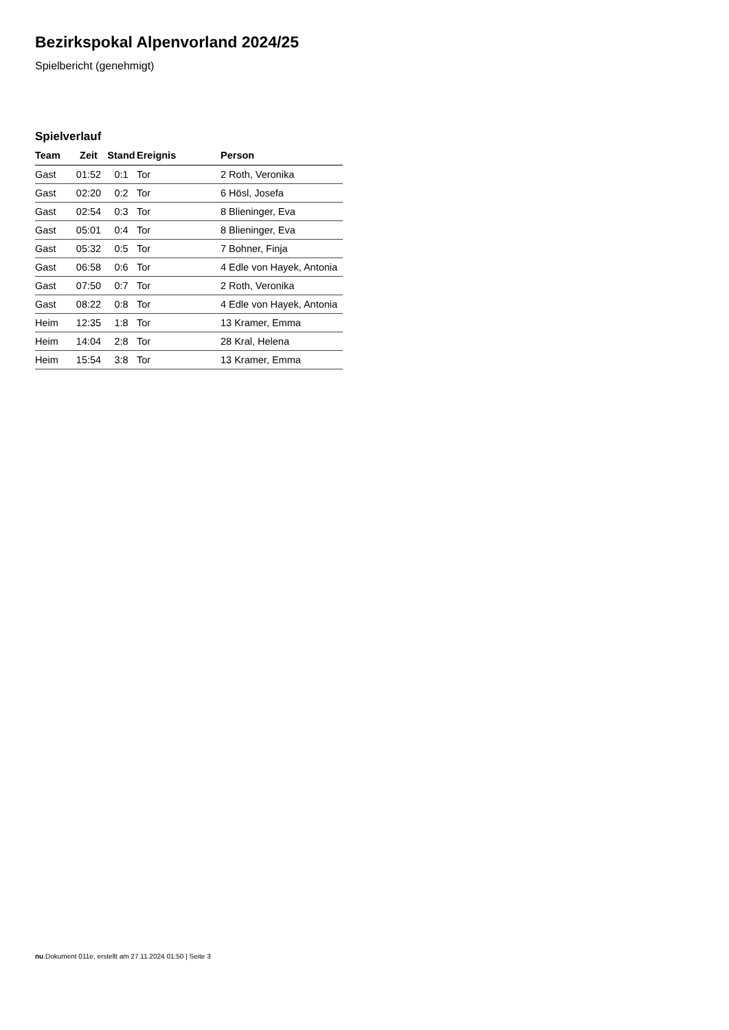Bezirkspokal Alpenvorland 2024/25
Spielbericht (genehmigt)
Spielverlauf
| Team | Zeit | Stand | Ereignis | Person |
| --- | --- | --- | --- | --- |
| Gast | 01:52 | 0:1 | Tor | 2 Roth, Veronika |
| Gast | 02:20 | 0:2 | Tor | 6 Hösl, Josefa |
| Gast | 02:54 | 0:3 | Tor | 8 Blieninger, Eva |
| Gast | 05:01 | 0:4 | Tor | 8 Blieninger, Eva |
| Gast | 05:32 | 0:5 | Tor | 7 Bohner, Finja |
| Gast | 06:58 | 0:6 | Tor | 4 Edle von Hayek, Antonia |
| Gast | 07:50 | 0:7 | Tor | 2 Roth, Veronika |
| Gast | 08:22 | 0:8 | Tor | 4 Edle von Hayek, Antonia |
| Heim | 12:35 | 1:8 | Tor | 13 Kramer, Emma |
| Heim | 14:04 | 2:8 | Tor | 28 Kral, Helena |
| Heim | 15:54 | 3:8 | Tor | 13 Kramer, Emma |
nu.Dokument 011e, erstellt am 27.11.2024 01:50 | Seite 3